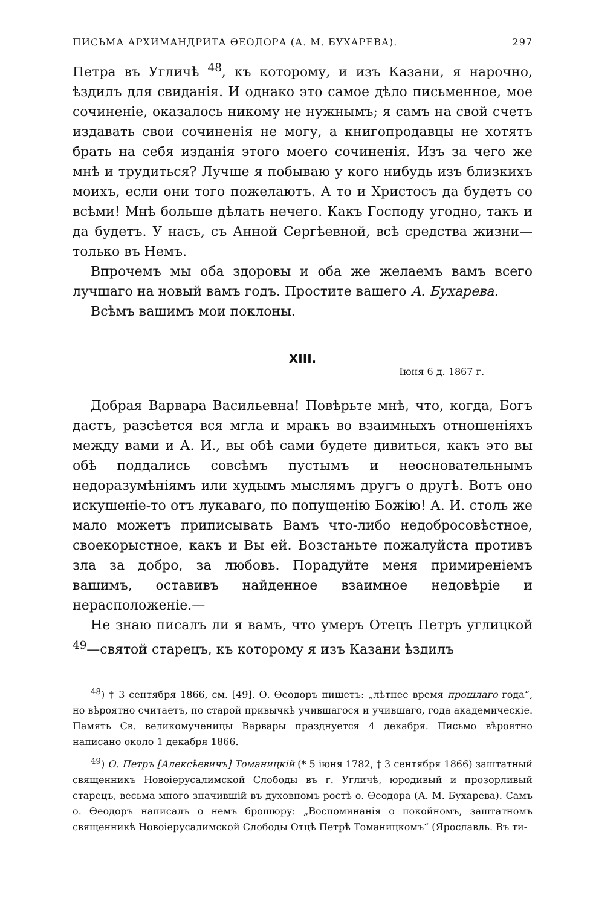ПИСЬМА АРХИМАНДРИТА ѲЕОДОРА (А. М. БУХАРЕВА). 297
Петра въ Угличѣ <sup>48</sup>, къ которому, и изъ Казани, я нарочно, ѣздилъ для свиданія. И однако это самое дѣло письменное, мое сочиненіе, оказалось никому не нужнымъ; я самъ на свой счетъ издавать свои сочиненія не могу, а книгопродавцы не хотятъ брать на себя изданія этого моего сочиненія. Изъ за чего же мнѣ и трудиться? Лучше я побываю у кого нибудь изъ близкихъ моихъ, если они того пожелаютъ. А то и Христосъ да будетъ со всѣми! Мнѣ больше дѣлать нечего. Какъ Господу угодно, такъ и да будетъ. У насъ, съ Анной Сергѣевной, всѣ средства жизни—только въ Немъ.
Впрочемъ мы оба здоровы и оба же желаемъ вамъ всего лучшаго на новый вамъ годъ. Простите вашего А. Бухарева.
Всѣмъ вашимъ мои поклоны.
XIII.
Іюня 6 д. 1867 г.
Добрая Варвара Васильевна! Повѣрьте мнѣ, что, когда, Богъ дастъ, разсѣется вся мгла и мракъ во взаимныхъ отношеніяхъ между вами и А. И., вы обѣ сами будете дивиться, какъ это вы обѣ поддались совсѣмъ пустымъ и неосновательнымъ недоразумѣніямъ или худымъ мыслямъ другъ о другѣ. Вотъ оно искушеніе-то отъ лукаваго, по попущенію Божію! А. И. столь же мало можетъ приписывать Вамъ что-либо недобросовѣстное, своекорыстное, какъ и Вы ей. Возстаньте пожалуйста противъ зла за добро, за любовь. Порадуйте меня примиреніемъ вашимъ, оставивъ найденное взаимное недовѣріе и нерасположеніе.—
Не знаю писалъ ли я вамъ, что умеръ Отецъ Петръ углицкой <sup>49</sup>—святой старецъ, къ которому я изъ Казани ѣздилъ
<sup>48</sup>) † 3 сентября 1866, см. [49]. О. Ѳеодоръ пишетъ: „лѣтнее время прошлаго года“, но вѣроятно считаетъ, по старой привычкѣ учившагося и учившаго, года академическіе. Память Св. великомученицы Варвары празднуется 4 декабря. Письмо вѣроятно написано около 1 декабря 1866.
<sup>49</sup>) О. Петръ [Алексѣевичъ] Томаницкій (* 5 іюня 1782, † 3 сентября 1866) заштатный священникъ Новоіерусалимской Слободы въ г. Угличѣ, юродивый и прозорливый старецъ, весьма много значившій въ духовномъ ростѣ о. Ѳеодора (А. М. Бухарева). Самъ о. Ѳеодоръ написалъ о немъ брошюру: „Воспоминанія о покойномъ, заштатномъ священникѣ Новоіерусалимской Слободы Отцѣ Петрѣ Томаницкомъ“ (Ярославль. Въ ти-